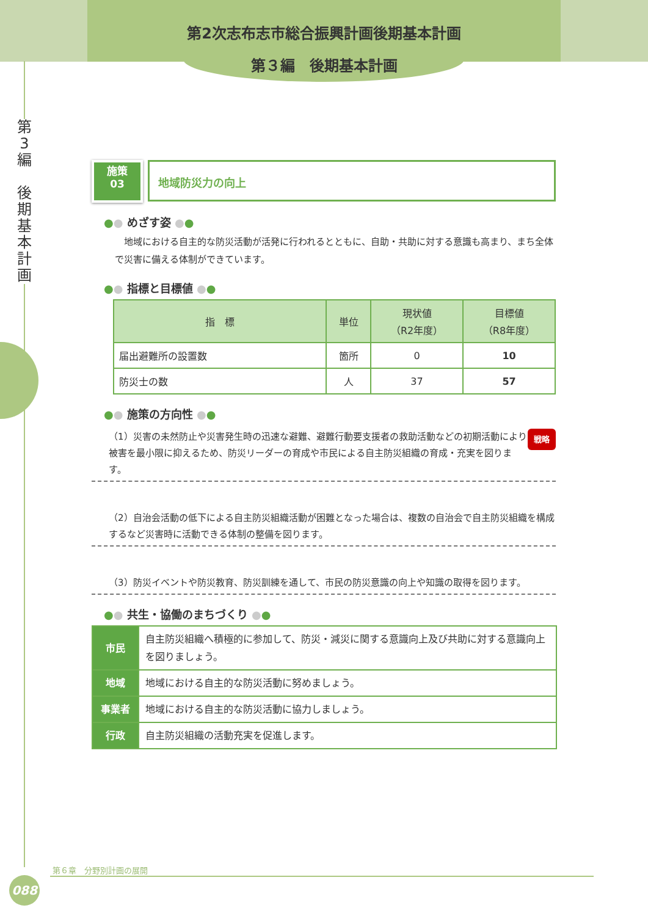第2次志布志市総合振興計画後期基本計画
第３編　後期基本計画
第
3
編
後
期
基
本
計
画
施策
03
地域防災力の向上
●● めざす姿 ●●
　地域における自主的な防災活動が活発に行われるとともに、自助・共助に対する意識も高まり、まち全体で災害に備える体制ができています。
●● 指標と目標値 ●●
| 指 標 | 単位 | 現状値 （R2年度） | 目標値 （R8年度） |
| --- | --- | --- | --- |
| 届出避難所の設置数 | 箇所 | 0 | 10 |
| 防災士の数 | 人 | 37 | 57 |
●● 施策の方向性 ●●
戦略 （1）災害の未然防止や災害発生時の迅速な避難、避難行動要支援者の救助活動などの初期活動により被害を最小限に抑えるため、防災リーダーの育成や市民による自主防災組織の育成・充実を図ります。
（2）自治会活動の低下による自主防災組織活動が困難となった場合は、複数の自治会で自主防災組織を構成するなど災害時に活動できる体制の整備を図ります。
（3）防災イベントや防災教育、防災訓練を通して、市民の防災意識の向上や知識の取得を図ります。
●● 共生・協働のまちづくり ●●
| 市民 | 自主防災組織へ積極的に参加して、防災・減災に関する意識向上及び共助に対する意識向上を図りましょう。 |
| 地域 | 地域における自主的な防災活動に努めましょう。 |
| 事業者 | 地域における自主的な防災活動に協力しましょう。 |
| 行政 | 自主防災組織の活動充実を促進します。 |
第６章　分野別計画の展開
088